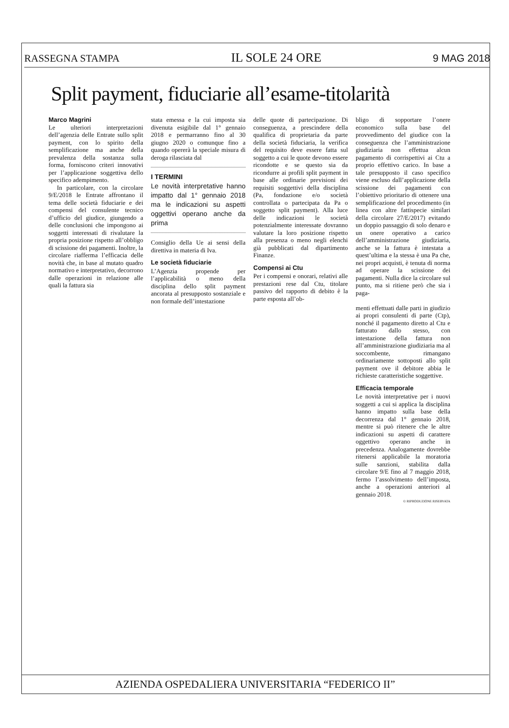RASSEGNA STAMPA IL SOLE 24 ORE 9 MAG 2018
Split payment, fiduciarie all’esame-titolarità
Marco Magrini
Le ulteriori interpretazioni dell’agenzia delle Entrate sullo split payment, con lo spirito della semplificazione ma anche della prevalenza della sostanza sulla forma, forniscono criteri innovativi per l’applicazione soggettiva dello specifico adempimento.
In particolare, con la circolare 9/E/2018 le Entrate affrontano il tema delle società fiduciarie e dei compensi del consulente tecnico d’ufficio del giudice, giungendo a delle conclusioni che impongono ai soggetti interessati di rivalutare la propria posizione rispetto all’obbligo di scissione dei pagamenti. Inoltre, la circolare riafferma l’efficacia delle novità che, in base al mutato quadro normativo e interpretativo, decorrono dalle operazioni in relazione alle quali la fattura sia
stata emessa e la cui imposta sia divenuta esigibile dal 1° gennaio 2018 e permarranno fino al 30 giugno 2020 o comunque fino a quando opererà la speciale misura di deroga rilasciata dal
I TERMINI
Le novità interpretative hanno impatto dal 1° gennaio 2018 ma le indicazioni su aspetti oggettivi operano anche da prima
Consiglio della Ue ai sensi della direttiva in materia di Iva.
Le società fiduciarie
L’Agenzia propende per l’applicabilità o meno della disciplina dello split payment ancorata al presupposto sostanziale e non formale dell’intestazione
delle quote di partecipazione. Di conseguenza, a prescindere della qualifica di proprietaria da parte della società fiduciaria, la verifica del requisito deve essere fatta sul soggetto a cui le quote devono essere ricondotte e se questo sia da ricondurre ai profili split payment in base alle ordinarie previsioni dei requisiti soggettivi della disciplina (Pa, fondazione e/o società controllata o partecipata da Pa o soggetto split payment). Alla luce delle indicazioni le società potenzialmente interessate dovranno valutare la loro posizione rispetto alla presenza o meno negli elenchi già pubblicati dal dipartimento Finanze.
Compensi ai Ctu
Per i compensi e onorari, relativi alle prestazioni rese dal Ctu, titolare passivo del rapporto di debito è la parte esposta all’ob-
bligo di sopportare l’onere economico sulla base del provvedimento del giudice con la conseguenza che l’amministrazione giudiziaria non effettua alcun pagamento di corrispettivi ai Ctu a proprio effettivo carico. In base a tale presupposto il caso specifico viene escluso dall’applicazione della scissione dei pagamenti con l’obiettivo prioritario di ottenere una semplificazione del procedimento (in linea con altre fattispecie similari della circolare 27/E/2017) evitando un doppio passaggio di solo denaro e un onere operativo a carico dell’amministrazione giudiziaria, anche se la fattura è intestata a quest’ultima e la stessa è una Pa che, nei propri acquisti, è tenuta di norma ad operare la scissione dei pagamenti. Nulla dice la circolare sul punto, ma si ritiene però che sia i paga-
menti effettuati dalle parti in giudizio ai propri consulenti di parte (Ctp), nonché il pagamento diretto al Ctu e fatturato dallo stesso, con intestazione della fattura non all’amministrazione giudiziaria ma al soccombente, rimangano ordinariamente sottoposti allo split payment ove il debitore abbia le richieste caratteristiche soggettive.
Efficacia temporale
Le novità interpretative per i nuovi soggetti a cui si applica la disciplina hanno impatto sulla base della decorrenza dal 1° gennaio 2018, mentre si può ritenere che le altre indicazioni su aspetti di carattere oggettivo operano anche in precedenza. Analogamente dovrebbe ritenersi applicabile la moratoria sulle sanzioni, stabilita dalla circolare 9/E fino al 7 maggio 2018, fermo l’assolvimento dell’imposta, anche a operazioni anteriori al gennaio 2018.
© RIPRODUZIONE RISERVATA
AZIENDA OSPEDALIERA UNIVERSITARIA “FEDERICO II”